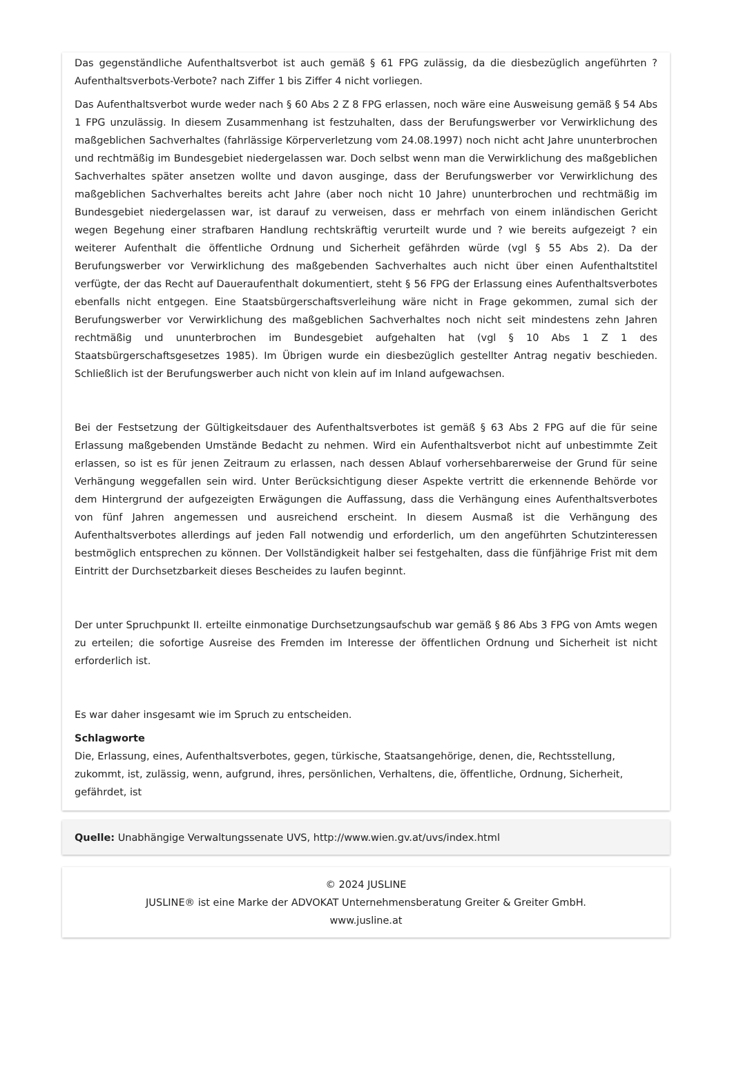Das gegenständliche Aufenthaltsverbot ist auch gemäß § 61 FPG zulässig, da die diesbezüglich angeführten ? Aufenthaltsverbots-Verbote? nach Ziffer 1 bis Ziffer 4 nicht vorliegen.
Das Aufenthaltsverbot wurde weder nach § 60 Abs 2 Z 8 FPG erlassen, noch wäre eine Ausweisung gemäß § 54 Abs 1 FPG unzulässig. In diesem Zusammenhang ist festzuhalten, dass der Berufungswerber vor Verwirklichung des maßgeblichen Sachverhaltes (fahrlässige Körperverletzung vom 24.08.1997) noch nicht acht Jahre ununterbrochen und rechtmäßig im Bundesgebiet niedergelassen war. Doch selbst wenn man die Verwirklichung des maßgeblichen Sachverhaltes später ansetzen wollte und davon ausginge, dass der Berufungswerber vor Verwirklichung des maßgeblichen Sachverhaltes bereits acht Jahre (aber noch nicht 10 Jahre) ununterbrochen und rechtmäßig im Bundesgebiet niedergelassen war, ist darauf zu verweisen, dass er mehrfach von einem inländischen Gericht wegen Begehung einer strafbaren Handlung rechtskräftig verurteilt wurde und ? wie bereits aufgezeigt ? ein weiterer Aufenthalt die öffentliche Ordnung und Sicherheit gefährden würde (vgl § 55 Abs 2). Da der Berufungswerber vor Verwirklichung des maßgebenden Sachverhaltes auch nicht über einen Aufenthaltstitel verfügte, der das Recht auf Daueraufenthalt dokumentiert, steht § 56 FPG der Erlassung eines Aufenthaltsverbotes ebenfalls nicht entgegen. Eine Staatsbürgerschaftsverleihung wäre nicht in Frage gekommen, zumal sich der Berufungswerber vor Verwirklichung des maßgeblichen Sachverhaltes noch nicht seit mindestens zehn Jahren rechtmäßig und ununterbrochen im Bundesgebiet aufgehalten hat (vgl § 10 Abs 1 Z 1 des Staatsbürgerschaftsgesetzes 1985). Im Übrigen wurde ein diesbezüglich gestellter Antrag negativ beschieden. Schließlich ist der Berufungswerber auch nicht von klein auf im Inland aufgewachsen.
Bei der Festsetzung der Gültigkeitsdauer des Aufenthaltsverbotes ist gemäß § 63 Abs 2 FPG auf die für seine Erlassung maßgebenden Umstände Bedacht zu nehmen. Wird ein Aufenthaltsverbot nicht auf unbestimmte Zeit erlassen, so ist es für jenen Zeitraum zu erlassen, nach dessen Ablauf vorhersehbarerweise der Grund für seine Verhängung weggefallen sein wird. Unter Berücksichtigung dieser Aspekte vertritt die erkennende Behörde vor dem Hintergrund der aufgezeigten Erwägungen die Auffassung, dass die Verhängung eines Aufenthaltsverbotes von fünf Jahren angemessen und ausreichend erscheint. In diesem Ausmaß ist die Verhängung des Aufenthaltsverbotes allerdings auf jeden Fall notwendig und erforderlich, um den angeführten Schutzinteressen bestmöglich entsprechen zu können. Der Vollständigkeit halber sei festgehalten, dass die fünfjährige Frist mit dem Eintritt der Durchsetzbarkeit dieses Bescheides zu laufen beginnt.
Der unter Spruchpunkt II. erteilte einmonatige Durchsetzungsaufschub war gemäß § 86 Abs 3 FPG von Amts wegen zu erteilen; die sofortige Ausreise des Fremden im Interesse der öffentlichen Ordnung und Sicherheit ist nicht erforderlich ist.
Es war daher insgesamt wie im Spruch zu entscheiden.
Schlagworte
Die, Erlassung, eines, Aufenthaltsverbotes, gegen, türkische, Staatsangehörige, denen, die, Rechtsstellung, zukommt, ist, zulässig, wenn, aufgrund, ihres, persönlichen, Verhaltens, die, öffentliche, Ordnung, Sicherheit, gefährdet, ist
Quelle: Unabhängige Verwaltungssenate UVS, http://www.wien.gv.at/uvs/index.html
© 2024 JUSLINE
JUSLINE® ist eine Marke der ADVOKAT Unternehmensberatung Greiter & Greiter GmbH.
www.jusline.at